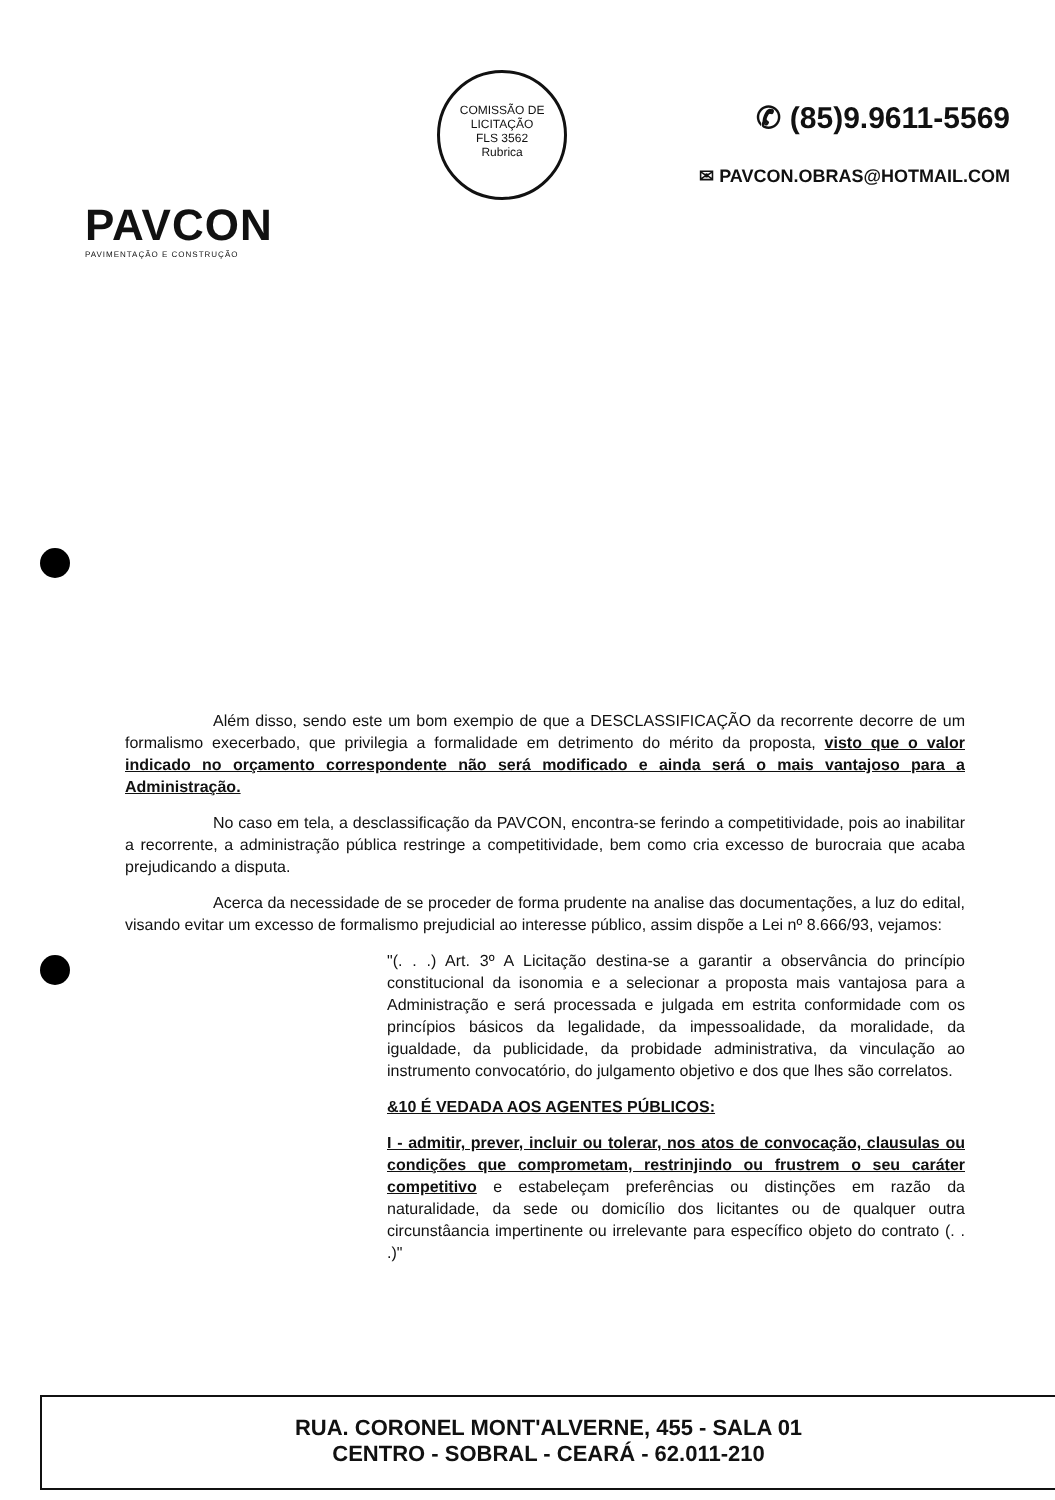PAVCON
PAVIMENTAÇÃO E CONSTRUÇÃO
COMISSÃO DE LICITAÇÃO
FLS 3562
Rubrica
✆ (85)9.9611-5569
✉ PAVCON.OBRAS@HOTMAIL.COM
Além disso, sendo este um bom exempio de que a DESCLASSIFICAÇÃO da recorrente decorre de um formalismo execerbado, que privilegia a formalidade em detrimento do mérito da proposta, visto que o valor indicado no orçamento correspondente não será modificado e ainda será o mais vantajoso para a Administração.
No caso em tela, a desclassificação da PAVCON, encontra-se ferindo a competitividade, pois ao inabilitar a recorrente, a administração pública restringe a competitividade, bem como cria excesso de burocraia que acaba prejudicando a disputa.
Acerca da necessidade de se proceder de forma prudente na analise das documentações, a luz do edital, visando evitar um excesso de formalismo prejudicial ao interesse público, assim dispõe a Lei nº 8.666/93, vejamos:
"(. . .) Art. 3º A Licitação destina-se a garantir a observância do princípio constitucional da isonomia e a selecionar a proposta mais vantajosa para a Administração e será processada e julgada em estrita conformidade com os princípios básicos da legalidade, da impessoalidade, da moralidade, da igualdade, da publicidade, da probidade administrativa, da vinculação ao instrumento convocatório, do julgamento objetivo e dos que lhes são correlatos.
&10 É VEDADA AOS AGENTES PÚBLICOS:
I - admitir, prever, incluir ou tolerar, nos atos de convocação, clausulas ou condições que comprometam, restrinjindo ou frustrem o seu caráter competitivo e estabeleçam preferências ou distinções em razão da naturalidade, da sede ou domicílio dos licitantes ou de qualquer outra circunstâancia impertinente ou irrelevante para específico objeto do contrato (. . .)"
RUA. CORONEL MONT'ALVERNE, 455 - SALA 01
CENTRO - SOBRAL - CEARÁ - 62.011-210